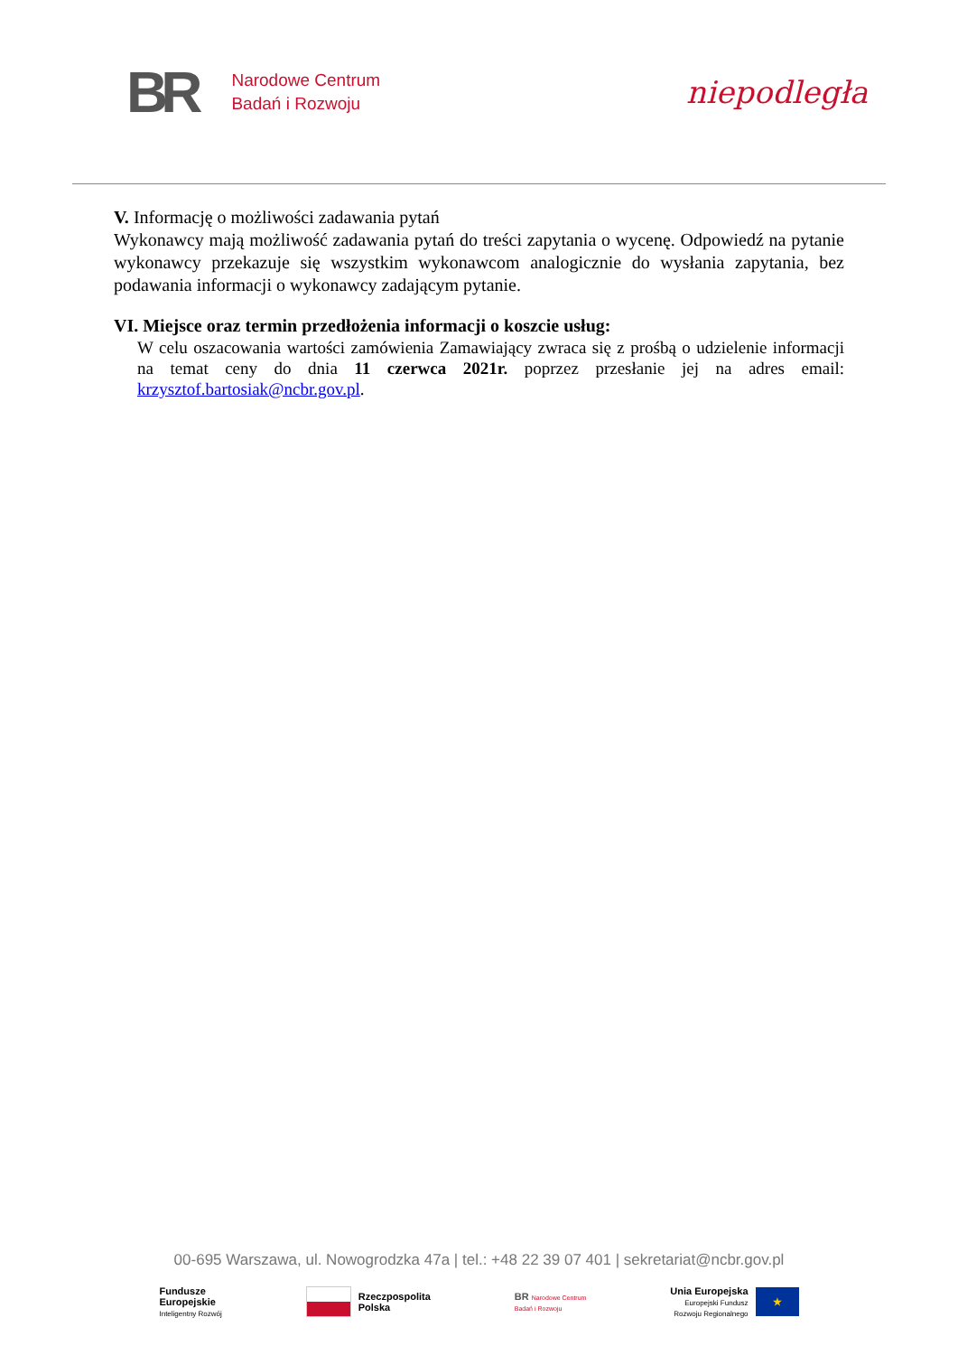BR
Narodowe Centrum
Badań i Rozwoju
niepodległa
V. Informację o możliwości zadawania pytań
Wykonawcy mają możliwość zadawania pytań do treści zapytania o wycenę. Odpowiedź na pytanie wykonawcy przekazuje się wszystkim wykonawcom analogicznie do wysłania zapytania, bez podawania informacji o wykonawcy zadającym pytanie.
VI. Miejsce oraz termin przedłożenia informacji o koszcie usług:
W celu oszacowania wartości zamówienia Zamawiający zwraca się z prośbą o udzielenie informacji na temat ceny do dnia 11 czerwca 2021r. poprzez przesłanie jej na adres email: krzysztof.bartosiak@ncbr.gov.pl.
00-695 Warszawa, ul. Nowogrodzka 47a | tel.: +48 22 39 07 401 | sekretariat@ncbr.gov.pl
Fundusze
Europejskie
Inteligentny Rozwój
Rzeczpospolita
Polska
BR Narodowe Centrum
Badań i Rozwoju
Unia Europejska
Europejski Fundusz
Rozwoju Regionalnego ★